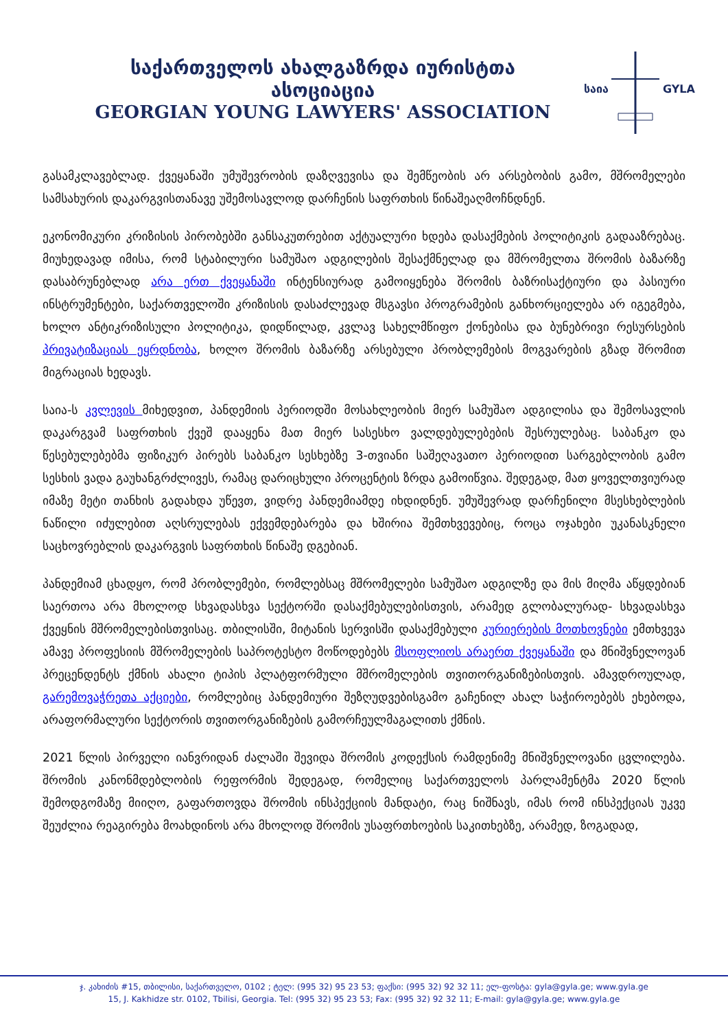საქართველოს ახალგაზრდა იურისტთა ასოციაცია
GEORGIAN YOUNG LAWYERS' ASSOCIATION
საია
GYLA
გასამკლავებლად. ქვეყანაში უმუშევრობის დაზღვევისა და შემწეობის არ არსებობის გამო, მშრომელები სამსახურის დაკარგვისთანავე უშემოსავლოდ დარჩენის საფრთხის წინაშეაღმოჩნდნენ.
ეკონომიკური კრიზისის პირობებში განსაკუთრებით აქტუალური ხდება დასაქმების პოლიტიკის გადააზრებაც. მიუხედავად იმისა, რომ სტაბილური სამუშაო ადგილების შესაქმნელად და მშრომელთა შრომის ბაზარზე დასაბრუნებლად არა ერთ ქვეყანაში ინტენსიურად გამოიყენება შრომის ბაზრისაქტიური და პასიური ინსტრუმენტები, საქართველოში კრიზისის დასაძლევად მსგავსი პროგრამების განხორციელება არ იგეგმება, ხოლო ანტიკრიზისული პოლიტიკა, დიდწილად, კვლავ სახელმწიფო ქონებისა და ბუნებრივი რესურსების პრივატიზაციას ეყრდნობა, ხოლო შრომის ბაზარზე არსებული პრობლემების მოგვარების გზად შრომით მიგრაციას ხედავს.
საია-ს კვლევის მიხედვით, პანდემიის პერიოდში მოსახლეობის მიერ სამუშაო ადგილისა და შემოსავლის დაკარგვამ საფრთხის ქვეშ დააყენა მათ მიერ სასესხო ვალდებულებების შესრულებაც. საბანკო და წესებულებებმა ფიზიკურ პირებს საბანკო სესხებზე 3-თვიანი საშეღავათო პერიოდით სარგებლობის გამო სესხის ვადა გაუხანგრძლივეს, რამაც დარიცხული პროცენტის ზრდა გამოიწვია. შედეგად, მათ ყოველთვიურად იმაზე მეტი თანხის გადახდა უწევთ, ვიდრე პანდემიამდე იხდიდნენ. უმუშევრად დარჩენილი მსესხებლების ნაწილი იძულებით აღსრულებას ექვემდებარება და ხშირია შემთხვევებიც, როცა ოჯახები უკანასკნელი საცხოვრებლის დაკარგვის საფრთხის წინაშე დგებიან.
პანდემიამ ცხადყო, რომ პრობლემები, რომლებსაც მშრომელები სამუშაო ადგილზე და მის მიღმა აწყდებიან საერთოა არა მხოლოდ სხვადასხვა სექტორში დასაქმებულებისთვის, არამედ გლობალურად- სხვადასხვა ქვეყნის მშრომელებისთვისაც. თბილისში, მიტანის სერვისში დასაქმებული კურიერების მოთხოვნები ემთხვევა ამავე პროფესიის მშრომელების საპროტესტო მოწოდებებს მსოფლიოს არაერთ ქვეყანაში და მნიშვნელოვან პრეცენდენტს ქმნის ახალი ტიპის პლატფორმული მშრომელების თვითორგანიზებისთვის. ამავდროულად, გარემოვაჭრეთა აქციები, რომლებიც პანდემიური შეზღუდვებისგამო გაჩენილ ახალ საჭიროებებს ეხებოდა, არაფორმალური სექტორის თვითორგანიზების გამორჩეულმაგალითს ქმნის.
2021 წლის პირველი იანვრიდან ძალაში შევიდა შრომის კოდექსის რამდენიმე მნიშვნელოვანი ცვლილება. შრომის კანონმდებლობის რეფორმის შედეგად, რომელიც საქართველოს პარლამენტმა 2020 წლის შემოდგომაზე მიიღო, გაფართოვდა შრომის ინსპექციის მანდატი, რაც ნიშნავს, იმას რომ ინსპექციას უკვე შეუძლია რეაგირება მოახდინოს არა მხოლოდ შრომის უსაფრთხოების საკითხებზე, არამედ, ზოგადად,
ჯ. კახიძის #15, თბილისი, საქართველო, 0102 ; ტელ: (995 32) 95 23 53; ფაქსი: (995 32) 92 32 11; ელ-ფოსტა: gyla@gyla.ge; www.gyla.ge
15, J. Kakhidze str. 0102, Tbilisi, Georgia. Tel: (995 32) 95 23 53; Fax: (995 32) 92 32 11; E-mail: gyla@gyla.ge; www.gyla.ge